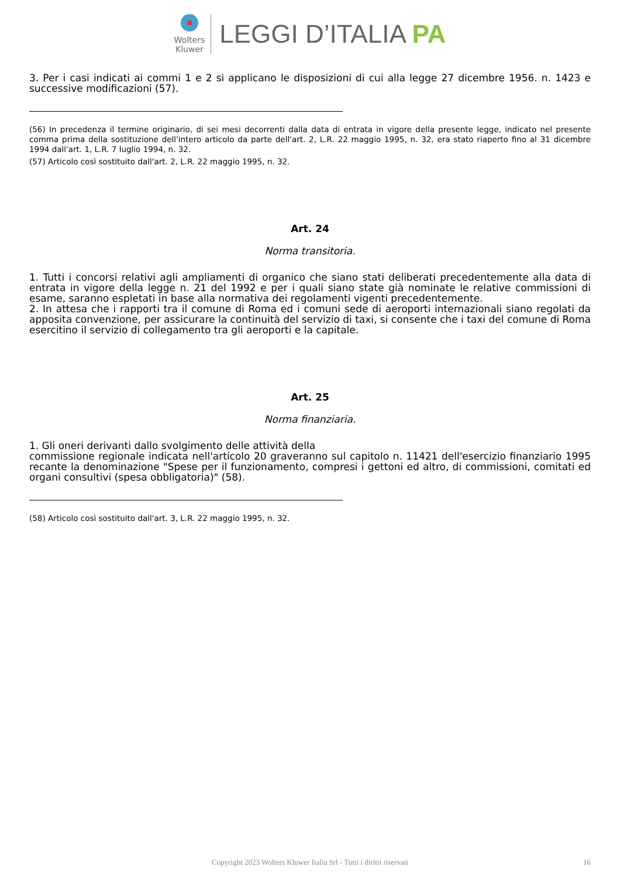Wolters
Kluwer
LEGGI D’ITALIA PA
3. Per i casi indicati ai commi 1 e 2 si applicano le disposizioni di cui alla legge 27 dicembre 1956. n. 1423 e successive modificazioni (57).
(56) In precedenza il termine originario, di sei mesi decorrenti dalla data di entrata in vigore della presente legge, indicato nel presente comma prima della sostituzione dell'intero articolo da parte dell'art. 2, L.R. 22 maggio 1995, n. 32, era stato riaperto fino al 31 dicembre 1994 dall'art. 1, L.R. 7 luglio 1994, n. 32.
(57) Articolo così sostituito dall'art. 2, L.R. 22 maggio 1995, n. 32.
Art. 24
Norma transitoria.
1. Tutti i concorsi relativi agli ampliamenti di organico che siano stati deliberati precedentemente alla data di entrata in vigore della legge n. 21 del 1992 e per i quali siano state già nominate le relative commissioni di esame, saranno espletati in base alla normativa dei regolamenti vigenti precedentemente.
2. In attesa che i rapporti tra il comune di Roma ed i comuni sede di aeroporti internazionali siano regolati da apposita convenzione, per assicurare la continuità del servizio di taxi, si consente che i taxi del comune di Roma esercitino il servizio di collegamento tra gli aeroporti e la capitale.
Art. 25
Norma finanziaria.
1. Gli oneri derivanti dallo svolgimento delle attività della
commissione regionale indicata nell'articolo 20 graveranno sul capitolo n. 11421 dell'esercizio finanziario 1995 recante la denominazione "Spese per il funzionamento, compresi i gettoni ed altro, di commissioni, comitati ed organi consultivi (spesa obbligatoria)" (58).
(58) Articolo così sostituito dall'art. 3, L.R. 22 maggio 1995, n. 32.
Copyright 2023 Wolters Kluwer Italia Srl - Tutti i diritti riservati 16